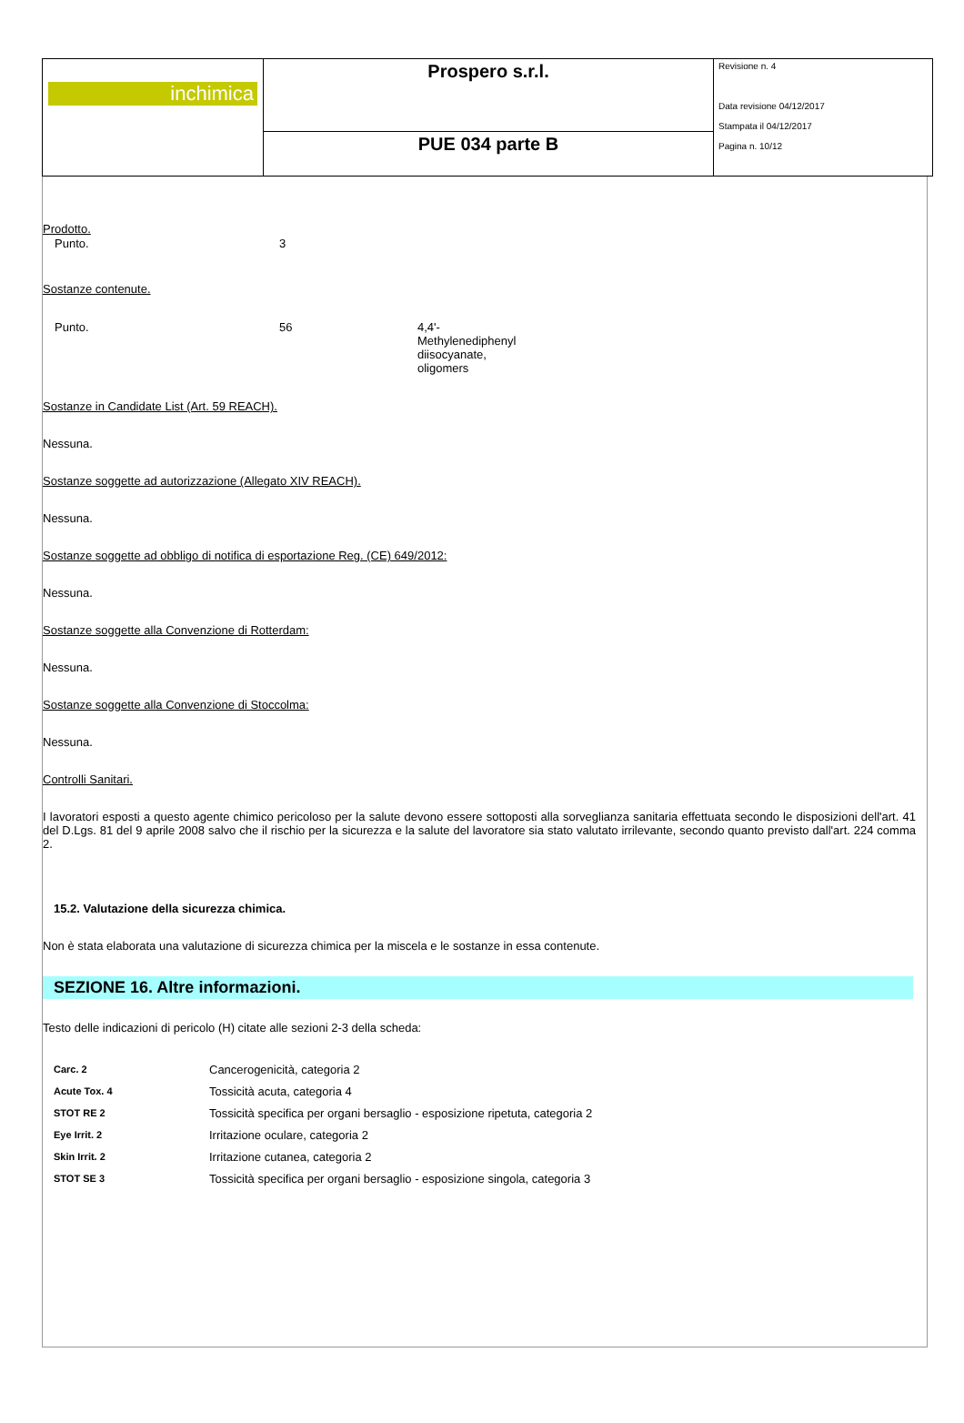| inchimica | Prospero s.r.l. | Revisione n. 4 Data revisione 04/12/2017 Stampata il 04/12/2017 Pagina n. 10/12 |
| | PUE 034 parte B | |
Prodotto.
| Punto. | 3 |
Sostanze contenute.
| Punto. | 56 | 4,4'- Methylenediphenyl diisocyanate, oligomers |
Sostanze in Candidate List (Art. 59 REACH).
Nessuna.
Sostanze soggette ad autorizzazione (Allegato XIV REACH).
Nessuna.
Sostanze soggette ad obbligo di notifica di esportazione Reg. (CE) 649/2012:
Nessuna.
Sostanze soggette alla Convenzione di Rotterdam:
Nessuna.
Sostanze soggette alla Convenzione di Stoccolma:
Nessuna.
Controlli Sanitari.
I lavoratori esposti a questo agente chimico pericoloso per la salute devono essere sottoposti alla sorveglianza sanitaria effettuata secondo le disposizioni dell'art. 41 del D.Lgs. 81 del 9 aprile 2008 salvo che il rischio per la sicurezza e la salute del lavoratore sia stato valutato irrilevante, secondo quanto previsto dall'art. 224 comma 2.
15.2. Valutazione della sicurezza chimica.
Non è stata elaborata una valutazione di sicurezza chimica per la miscela e le sostanze in essa contenute.
SEZIONE 16. Altre informazioni.
Testo delle indicazioni di pericolo (H) citate alle sezioni 2-3 della scheda:
| Carc. 2 | Cancerogenicità, categoria 2 |
| Acute Tox. 4 | Tossicità acuta, categoria 4 |
| STOT RE 2 | Tossicità specifica per organi bersaglio - esposizione ripetuta, categoria 2 |
| Eye Irrit. 2 | Irritazione oculare, categoria 2 |
| Skin Irrit. 2 | Irritazione cutanea, categoria 2 |
| STOT SE 3 | Tossicità specifica per organi bersaglio - esposizione singola, categoria 3 |